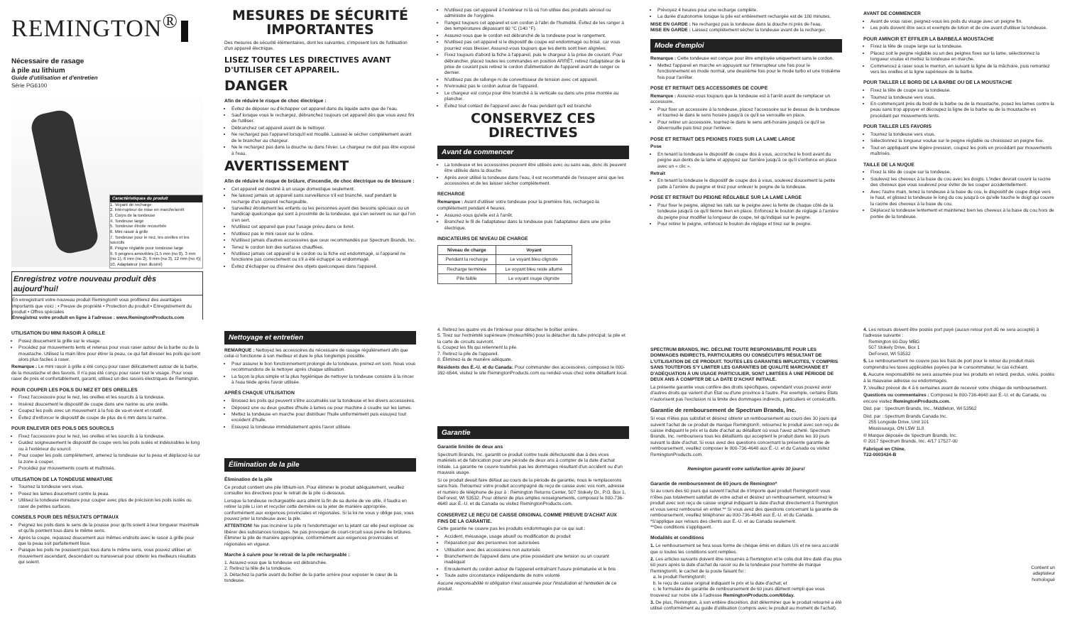REMINGTON<sup>®</sup>
Nécessaire de rasage
à pile au lithium
Guide d'utilisation et d'entretien
Série PG6100
Caractéristiques du produit
1. Voyant de recharge
2. Interrupteur de mise en marche/arrêt
3. Corps de la tondeuse
4. Tondeuse large
5. Tondeuse étroite recourbée
6. Mini rasoir à grille
7. Tondeuse pour le nez, les oreilles et les sourcils
8. Peigne réglable pour tondeuse large
9. 5 peignes amovibles [1,5 mm (no 0), 3 mm (no 1), 6 mm (no 2), 9 mm (no 3), 12 mm (no 4)]
10. Adaptateur (non illustré)
Enregistrez votre nouveau produit dès aujourd'hui!
En enregistrant votre nouveau produit Remington® vous profiterez des avantages importants que voici : • Preuve de propriété • Protection du produit • Enregistrement du produit • Offres spéciales
Enregistrez votre produit en ligne à l'adresse : www.RemingtonProducts.com
MESURES DE SÉCURITÉ IMPORTANTES
Des mesures de sécurité élémentaires, dont les suivantes, s'imposent lors de l'utilisation d'un appareil électrique.
LISEZ TOUTES LES DIRECTIVES AVANT D'UTILISER CET APPAREIL.
DANGER
Afin de réduire le risque de choc électrique :
Évitez de déposer ou d'échapper cet appareil dans du liquide autre que de l'eau.
Sauf lorsque vous le rechargez, débranchez toujours cet appareil dès que vous avez fini de l'utiliser.
Débranchez cet appareil avant de le nettoyer.
Ne rechargez pas l'appareil lorsqu'il est mouillé. Laissez-le sécher complètement avant de le brancher au chargeur.
Ne le rechargez pas dans la douche ou dans l'évier. Le chargeur ne doit pas être exposé à l'eau.
AVERTISSEMENT
Afin de réduire le risque de brûlure, d'incendie, de choc électrique ou de blessure :
Cet appareil est destiné à un usage domestique seulement.
Ne laissez jamais un appareil sans surveillance s'il est branché, sauf pendant la recharge d'un appareil rechargeable.
Surveillez étroitement les enfants ou les personnes ayant des besoins spéciaux ou un handicap quelconque qui sont à proximité de la tondeuse, qui s'en servent ou sur qui l'on s'en sert.
N'utilisez cet appareil que pour l'usage prévu dans ce livret.
N'utilisez pas le mini rasoir sur le crâne.
N'utilisez jamais d'autres accessoires que ceux recommandés par Spectrum Brands, Inc.
Tenez le cordon loin des surfaces chauffées.
N'utilisez jamais cet appareil si le cordon ou la fiche est endommagé, si l'appareil ne fonctionne pas correctement ou s'il a été échappé ou endommagé.
Évitez d'échapper ou d'insérer des objets quelconques dans l'appareil.
N'utilisez pas cet appareil à l'extérieur ni là où l'on utilise des produits aérosol ou administre de l'oxygène.
Rangez toujours cet appareil et son cordon à l'abri de l'humidité. Évitez de les ranger à des températures dépassant 60 °C (140 °F).
Assurez-vous que le cordon est débranché de la tondeuse pour le rangement.
N'utilisez pas cet appareil si le dispositif de coupe est endommagé ou brisé, car vous pourriez vous blesser. Assurez-vous toujours que les dents sont bien alignées.
Fixez toujours d'abord la fiche à l'appareil, puis le chargeur à la prise de courant. Pour débrancher, placez toutes les commandes en position ARRÊT, retirez l'adaptateur de la prise de courant puis retirez le cordon d'alimentation de l'appareil avant de ranger ce dernier.
N'utilisez pas de rallonge ni de convertisseur de tension avec cet appareil.
N'enroulez pas le cordon autour de l'appareil.
Le chargeur est conçu pour être branché à la verticale ou dans une prise montée au plancher.
Évitez tout contact de l'appareil avec de l'eau pendant qu'il est branché
CONSERVEZ CES DIRECTIVES
Avant de commencer
La tondeuse et les accessoires peuvent être utilisés avec ou sans eau, donc ils peuvent être utilisés dans la douche.
Après avoir utilisé la tondeuse dans l'eau, il est recommandé de l'essuyer ainsi que les accessoires et de les laisser sécher complètement.
RECHARGE
Remarque : Avant d'utiliser votre tondeuse pour la première fois, rechargez-la complètement pendant 4 heures.
Assurez-vous qu'elle est à l'arrêt.
Branchez le fil de l'adaptateur dans la tondeuse puis l'adaptateur dans une prise électrique.
INDICATEURS DE NIVEAU DE CHARGE
| Niveau de charge | Voyant |
| --- | --- |
| Pendant la recharge | Le voyant bleu clignote |
| Recharge terminée | Le voyant bleu reste allumé |
| Pile faible | Le voyant rouge clignote |
Prévoyez 4 heures pour une recharge complète.
La durée d'autonomie lorsque la pile est entièrement rechargée est de 180 minutes.
MISE EN GARDE : Ne rechargez pas la tondeuse dans la douche ni près de l'eau.
MISE EN GARDE : Laissez complètement sécher la tondeuse avant de la recharger.
Mode d'emploi
Remarque : Cette tondeuse est conçue pour être employée uniquement sans le cordon.
Mettez l'appareil en marche en appuyant sur l'interrupteur une fois pour le fonctionnement en mode normal, une deuxième fois pour le mode turbo et une troisième fois pour l'arrêter.
POSE ET RETRAIT DES ACCESSOIRES DE COUPE
Remarque : Assurez-vous toujours que la tondeuse est à l'arrêt avant de remplacer un accessoire.
Pour fixer un accessoire à la tondeuse, placez l'accessoire sur le dessus de la tondeuse et tournez-le dans le sens horaire jusqu'à ce qu'il se verrouille en place.
Pour retirer un accessoire, tournez-le dans le sens anti-horaire jusqu'à ce qu'il se déverrouille puis tirez pour l'enlever.
POSE ET RETRAIT DES PEIGNES FIXES SUR LA LAME LARGE
Pose
En tenant la tondeuse le dispositif de coupe dos à vous, accrochez le bord avant du peigne aux dents de la lame et appuyez sur l'arrière jusqu'à ce qu'il s'enfonce en place avec un « clic ».
Retrait
En tenant la tondeuse le dispositif de coupe dos à vous, soulevez doucement la petite patte à l'arrière du peigne et tirez pour enlever le peigne de la tondeuse.
POSE ET RETRAIT DU PEIGNE RÉGLABLE SUR LA LAME LARGE
Pour fixer le peigne, alignez les rails sur le peigne avec la fente de chaque côté de la tondeuse jusqu'à ce qu'il tienne bien en place. Enfoncez le bouton de réglage à l'arrière du peigne pour modifier la longueur de coupe, tel qu'indiqué sur le peigne.
Pour retirer le peigne, enfoncez le bouton de réglage et tirez sur le peigne.
AVANT DE COMMENCER
Avant de vous raser, peignez-vous les poils du visage avec un peigne fin.
Les poils doivent être secs et exempts de lotion et de cire avant d'utiliser la tondeuse.
POUR AMINCIR ET EFFILER LA BARBE/LA MOUSTACHE
Fixez la tête de coupe large sur la tondeuse.
Placez soit le peigne réglable ou un des peignes fixes sur la lame, sélectionnez la longueur voulue et mettez la tondeuse en marche.
Commencez à raser sous le menton, en suivant la ligne de la mâchoire, puis remontez vers les oreilles et la ligne supérieure de la barbe.
POUR TAILLER LE BORD DE LA BARBE OU DE LA MOUSTACHE
Fixez la tête de coupe sur la tondeuse.
Tournez la tondeuse vers vous.
En commençant près du bord de la barbe ou de la moustache, posez les lames contre la peau sans trop appuyer et découpez la ligne de la barbe ou de la moustache en procédant par mouvements lents.
POUR TAILLER LES FAVORIS
Tournez la tondeuse vers vous.
Sélectionnez la longueur voulue sur le peigne réglable ou choisissez un peigne fixe.
Tout en appliquant une légère pression, coupez les poils en procédant par mouvements maîtrisés.
TAILLE DE LA NUQUE
Fixez la tête de coupe sur la tondeuse.
Soulevez les cheveux à la base du cou avec les doigts. L'index devrait couvrir la racine des cheveux que vous soulevez pour éviter de les couper accidentellement.
Avec l'autre main, tenez la tondeuse à la base du cou, le dispositif de coupe dirigé vers le haut, et glissez la tondeuse le long du cou jusqu'à ce qu'elle touche le doigt qui couvre la racine des cheveux à la base du cou.
Déplacez la tondeuse lentement et maintenez bien les cheveux à la base du cou hors de portée de la tondeuse.
UTILISATION DU MINI RASOIR À GRILLE
Posez doucement la grille sur le visage.
Procédez par mouvements lents et retenus pour vous raser autour de la barbe ou de la moustache. Utilisez la main libre pour étirer la peau, ce qui fait dresser les poils qui sont alors plus faciles à raser.
Remarque : Le mini rasoir à grille a été conçu pour raser délicatement autour de la barbe, de la moustache et des favoris. Il n'a pas été conçu pour raser tout le visage. Pour vous raser de près et confortablement, garanti, utilisez un des rasoirs électriques de Remington.
POUR COUPER LES POILS DU NEZ ET DES OREILLES
Fixez l'accessoire pour le nez, les oreilles et les sourcils à la tondeuse.
Insérez doucement le dispositif de coupe dans une narine ou une oreille.
Coupez les poils avec un mouvement à la fois de va-et-vient et rotatif.
Évitez d'enfoncer le dispositif de coupe de plus de 6 mm dans la narine.
POUR ENLEVER DES POILS DES SOURCILS
Fixez l'accessoire pour le nez, les oreilles et les sourcils à la tondeuse.
Guidez soigneusement le dispositif de coupe vers les poils isolés et indésirables le long ou à l'extérieur du sourcil.
Pour couper les poils complètement, amenez la tondeuse sur la peau et déplacez-la sur la zone à couper.
Procédez par mouvements courts et maîtrisés.
UTILISATION DE LA TONDEUSE MINIATURE
Tournez la tondeuse vers vous.
Posez les lames doucement contre la peau.
Utilisez la tondeuse miniature pour couper avec plus de précision les poils isolés ou raser de petites surfaces.
CONSEILS POUR DES RÉSULTATS OPTIMAUX
Peignez les poils dans le sens de la pousse pour qu'ils soient à leur longueur maximale et qu'ils pointent tous dans le même sens.
Après la coupe, repassez doucement aux mêmes endroits avec le rasoir à grille pour que la peau soit parfaitement lisse.
Puisque les poils ne poussent pas tous dans le même sens, vous pouvez utiliser un mouvement ascendant, descendant ou transversal pour obtenir les meilleurs résultats qui soient.
Nettoyage et entretien
REMARQUE : Nettoyez les accessoires du nécessaire de rasage régulièrement afin que celui-ci fonctionne à son meilleur et dure le plus longtemps possible.
Pour assurer le bon fonctionnement prolongé de la tondeuse, prenez-en soin. Nous vous recommandons de la nettoyer après chaque utilisation.
La façon la plus simple et la plus hygiénique de nettoyer la tondeuse consiste à la rincer à l'eau tiède après l'avoir utilisée.
APRÈS CHAQUE UTILISATION
Brossez les poils qui peuvent s'être accumulés sur la tondeuse et les divers accessoires.
Déposez une ou deux gouttes d'huile à lames ou pour machine à coudre sur les lames.
Mettez la tondeuse en marche pour distribuer l'huile uniformément puis essuyez tout excédent d'huile.
Essuyez la tondeuse immédiatement après l'avoir utilisée.
Élimination de la pile
Élimination de la pile
Ce produit contient une pile lithium-ion. Pour éliminer le produit adéquatement, veuillez consulter les directives pour le retrait de la pile ci-dessous.
Lorsque la tondeuse rechargeable aura atteint la fin de sa durée de vie utile, il faudra en retirer la pile Li ion et recycler cette dernière ou la jeter de manière appropriée, conformément aux exigences provinciales et régionales. Si la loi ne vous y oblige pas, vous pouvez jeter la tondeuse avec la pile.
ATTENTION! Ne pas incinérer la pile ni l'endommager en la jetant car elle peut exploser ou libérer des substances toxiques. Ne pas provoquer de court-circuit sous peine de brûlures. Éliminer la pile de manière appropriée, conformément aux exigences provinciales et régionales en vigueur.
Marche à suivre pour le retrait de la pile rechargeable :
1. Assurez-vous que la tondeuse est débranchée.
2. Retirez la tête de la tondeuse.
3. Détachez la partie avant du boîtier de la partie arrière pour exposer le cœur de la tondeuse.
4. Retirez les quatre vis de l'intérieur pour détacher le boîtier arrière.
5. Tirez sur l'extrémité supérieure (moteur/tête) pour la détacher du tube principal; la pile et la carte de circuits suivront.
6. Coupez les fils qui retiennent la pile.
7. Retirez la pile de l'appareil.
8. Éliminez-la de manière adéquate.
Résidents des É.-U. et du Canada: Pour commander des accessoires, composez le 800-392-6544, visitez le site RemingtonProducts.com ou rendez-vous chez votre détaillant local.
Garantie
Garantie limitée de deux ans
Spectrum Brands, Inc. garantit ce produit contre toute défectuosité due à des vices matériels et de fabrication pour une période de deux ans à compter de la date d'achat initiale. La garantie ne couvre toutefois pas les dommages résultant d'un accident ou d'un mauvais usage.
Si ce produit devait faire défaut au cours de la période de garantie, nous le remplacerons sans frais. Retournez votre produit accompagné du reçu de caisse avec vos nom, adresse et numéro de téléphone de jour à : Remington Returns Center, 507 Stokely Dr., P.O. Box 1, DeForest, WI 53532. Pour obtenir de plus amples renseignements, composez le 800-736-4648 aux É.-U. et du Canada ou visitez RemingtonProducts.com.
CONSERVEZ LE REÇU DE CAISSE ORIGINAL COMME PREUVE D'ACHAT AUX FINS DE LA GARANTIE.
Cette garantie ne couvre pas les produits endommagés par ce qui suit :
Accident, mésusage, usage abusif ou modification du produit
Réparation par des personnes non autorisées
Utilisation avec des accessoires non autorisés
Branchement de l'appareil dans une prise possédant une tension ou un courant inadéquat
Enroulement du cordon autour de l'appareil entraînant l'usure prématurée et le bris
Toute autre circonstance indépendante de notre volonté
Aucune responsabilité ni obligation n'est assumée pour l'installation et l'entretien de ce produit.
SPECTRUM BRANDS, INC. DÉCLINE TOUTE RESPONSABILITÉ POUR LES DOMMAGES INDIRECTS, PARTICULIERS OU CONSÉCUTIFS RÉSULTANT DE L'UTILISATION DE CE PRODUIT. TOUTES LES GARANTIES IMPLICITES, Y COMPRIS SANS TOUTEFOIS S'Y LIMITER LES GARANTIES DE QUALITÉ MARCHANDE ET D'ADÉQUATION À UN USAGE PARTICULIER, SONT LIMITÉES À UNE PÉRIODE DE DEUX ANS À COMPTER DE LA DATE D'ACHAT INITIALE.
La présente garantie vous confère des droits spécifiques, cependant vous pouvez avoir d'autres droits qui varient d'un État ou d'une province à l'autre. Par exemple, certains États n'autorisent pas l'exclusion ni la limite des dommages indirects, particuliers et consécutifs.
Garantie de remboursement de Spectrum Brands, Inc.
Si vous n'êtes pas satisfait et désirez obtenir un remboursement au cours des 30 jours qui suivent l'achat de ce produit de marque Remington®, retournez le produit avec son reçu de caisse indiquant le prix et la date d'achat au détaillant où vous l'avez acheté. Spectrum Brands, Inc. remboursera tous les détaillants qui acceptent le produit dans les 30 jours suivant la date d'achat. Si vous avez des questions concernant la présente garantie de remboursement, veuillez composer le 800-736-4648 aux É.-U. et du Canada ou visitez RemingtonProducts.com.
Remington garantit votre satisfaction après 30 jours!
Garantie de remboursement de 60 jours de Remington*
Si au cours des 60 jours qui suivent l'achat de n'importe quel produit Remington® vous n'êtes pas totalement satisfait de votre achat et désirez un remboursement, retournez le produit avec son reçu de caisse original indiquant la date d'achat directement à Remington et vous serez remboursé en entier.** Si vous avez des questions concernant la garantie de remboursement, veuillez téléphoner au 800-736-4648 aux É.-U. et du Canada.
*S'applique aux retours des clients aux É.-U. et au Canada seulement.
**Des conditions s'appliquent.
Modalités et conditions
1. Le remboursement se fera sous forme de chèque émis en dollars US et ne sera accordé que si toutes les conditions sont remplies.
2. Les articles suivants doivent être retournés à Remington et le colis doit être daté d'au plus 60 jours après la date d'achat du rasoir ou de la tondeuse pour homme de marque Remington®, le cachet de la poste faisant foi :
a. le produit Remington®;
b. le reçu de caisse original indiquant le prix et la date d'achat; et
c. le formulaire de garantie de remboursement de 60 jours dûment rempli que vous trouverez sur notre site à l'adresse RemingtonProducts.com/60day.
3. De plus, Remington, à son entière discrétion, doit déterminer que le produit retourné a été utilisé conformément au guide d'utilisation (compris avec le produit au moment de l'achat).
4. Les retours doivent être postés port payé (aucun retour port dû ne sera accepté) à l'adresse suivante :
Remington 60-Day MBG
507 Stokely Drive, Box 1
DeForest, WI 53532
5. Le remboursement ne couvre pas les frais de port pour le retour du produit mais comprendra les taxes applicables payées par le consommateur, le cas échéant.
6. Aucune responsabilité ne sera assumée pour les produits en retard, perdus, volés, postés à la mauvaise adresse ou endommagés.
7. Veuillez prévoir de 4 à 6 semaines avant de recevoir votre chèque de remboursement.
Questions ou commentaires : Composez le 800-736-4648 aux É.-U. et du Canada, ou encore visitez RemingtonProducts.com.
Dist. par : Spectrum Brands, Inc., Middleton, WI 53562
Dist. par : Spectrum Brands Canada Inc.
255 Longside Drive, Unit 101
Mississauga, ON L5W 1L8
® Marque déposée de Spectrum Brands, Inc.
© 2017 Spectrum Brands, Inc. 4/17 17527-00
Fabriqué en Chine.
T22-0003424-B
Contient un
adaptateur
homologué